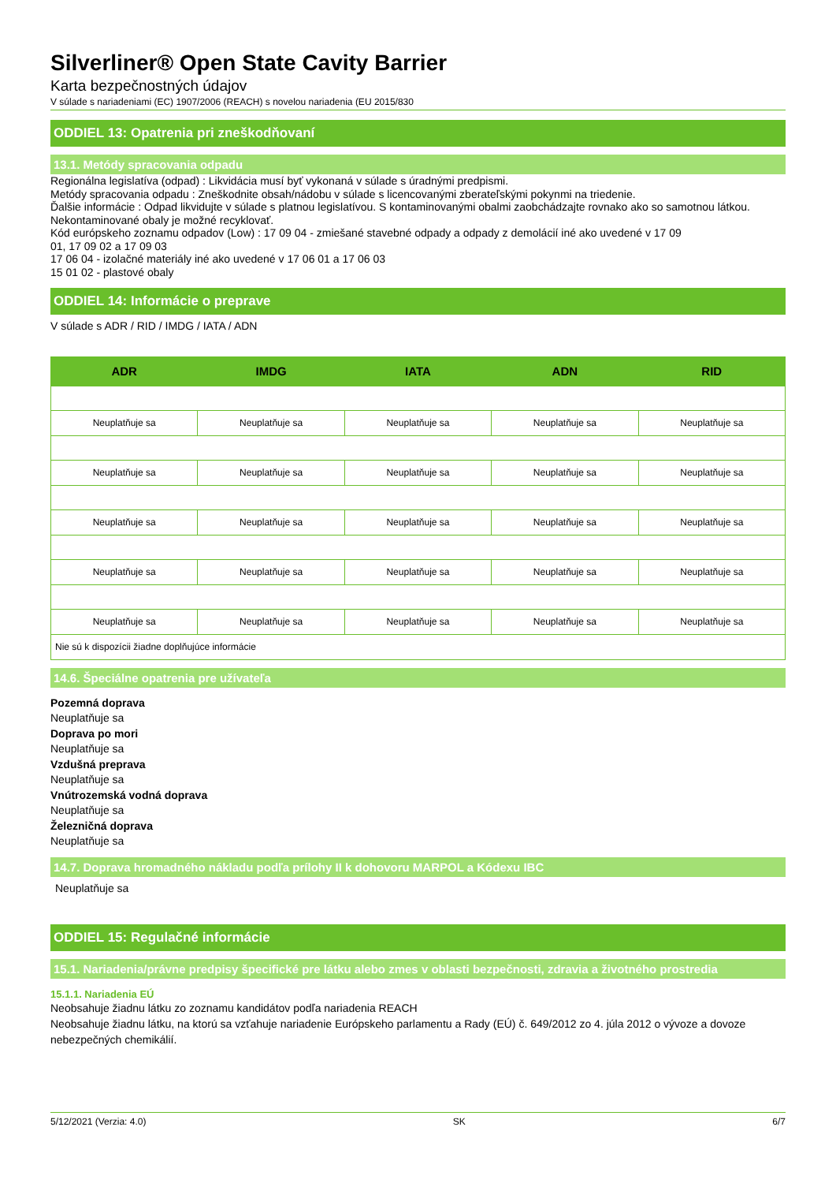Silverliner® Open State Cavity Barrier
Karta bezpečnostných údajov
V súlade s nariadeniami (EC) 1907/2006 (REACH) s novelou nariadenia (EU 2015/830
ODDIEL 13: Opatrenia pri zneškodňovaní
13.1. Metódy spracovania odpadu
Regionálna legislatíva (odpad) : Likvidácia musí byť vykonaná v súlade s úradnými predpismi.
Metódy spracovania odpadu : Zneškodnite obsah/nádobu v súlade s licencovanými zberateľskými pokynmi na triedenie.
Ďalšie informácie : Odpad likvidujte v súlade s platnou legislatívou. S kontaminovanými obalmi zaobchádzajte rovnako ako so samotnou látkou. Nekontaminované obaly je možné recyklovať.
Kód európskeho zoznamu odpadov (Low) : 17 09 04 - zmiešané stavebné odpady a odpady z demolácií iné ako uvedené v 17 09
01, 17 09 02 a 17 09 03
17 06 04 - izolačné materiály iné ako uvedené v 17 06 01 a 17 06 03
15 01 02 - plastové obaly
ODDIEL 14: Informácie o preprave
V súlade s ADR / RID / IMDG / IATA / ADN
| ADR | IMDG | IATA | ADN | RID |
| --- | --- | --- | --- | --- |
| Neuplatňuje sa | Neuplatňuje sa | Neuplatňuje sa | Neuplatňuje sa | Neuplatňuje sa |
| Neuplatňuje sa | Neuplatňuje sa | Neuplatňuje sa | Neuplatňuje sa | Neuplatňuje sa |
| Neuplatňuje sa | Neuplatňuje sa | Neuplatňuje sa | Neuplatňuje sa | Neuplatňuje sa |
| Neuplatňuje sa | Neuplatňuje sa | Neuplatňuje sa | Neuplatňuje sa | Neuplatňuje sa |
| Neuplatňuje sa | Neuplatňuje sa | Neuplatňuje sa | Neuplatňuje sa | Neuplatňuje sa |
| Nie sú k dispozícii žiadne doplňujúce informácie | | | | |
14.6. Špeciálne opatrenia pre užívateľa
Pozemná doprava
Neuplatňuje sa
Doprava po mori
Neuplatňuje sa
Vzdušná preprava
Neuplatňuje sa
Vnútrozemská vodná doprava
Neuplatňuje sa
Železničná doprava
Neuplatňuje sa
14.7. Doprava hromadného nákladu podľa prílohy II k dohovoru MARPOL a Kódexu IBC
Neuplatňuje sa
ODDIEL 15: Regulačné informácie
15.1. Nariadenia/právne predpisy špecifické pre látku alebo zmes v oblasti bezpečnosti, zdravia a životného prostredia
15.1.1. Nariadenia EÚ
Neobsahuje žiadnu látku zo zoznamu kandidátov podľa nariadenia REACH
Neobsahuje žiadnu látku, na ktorú sa vzťahuje nariadenie Európskeho parlamentu a Rady (EÚ) č. 649/2012 zo 4. júla 2012 o vývoze a dovoze nebezpečných chemikálií.
5/12/2021 (Verzia: 4.0) SK 6/7